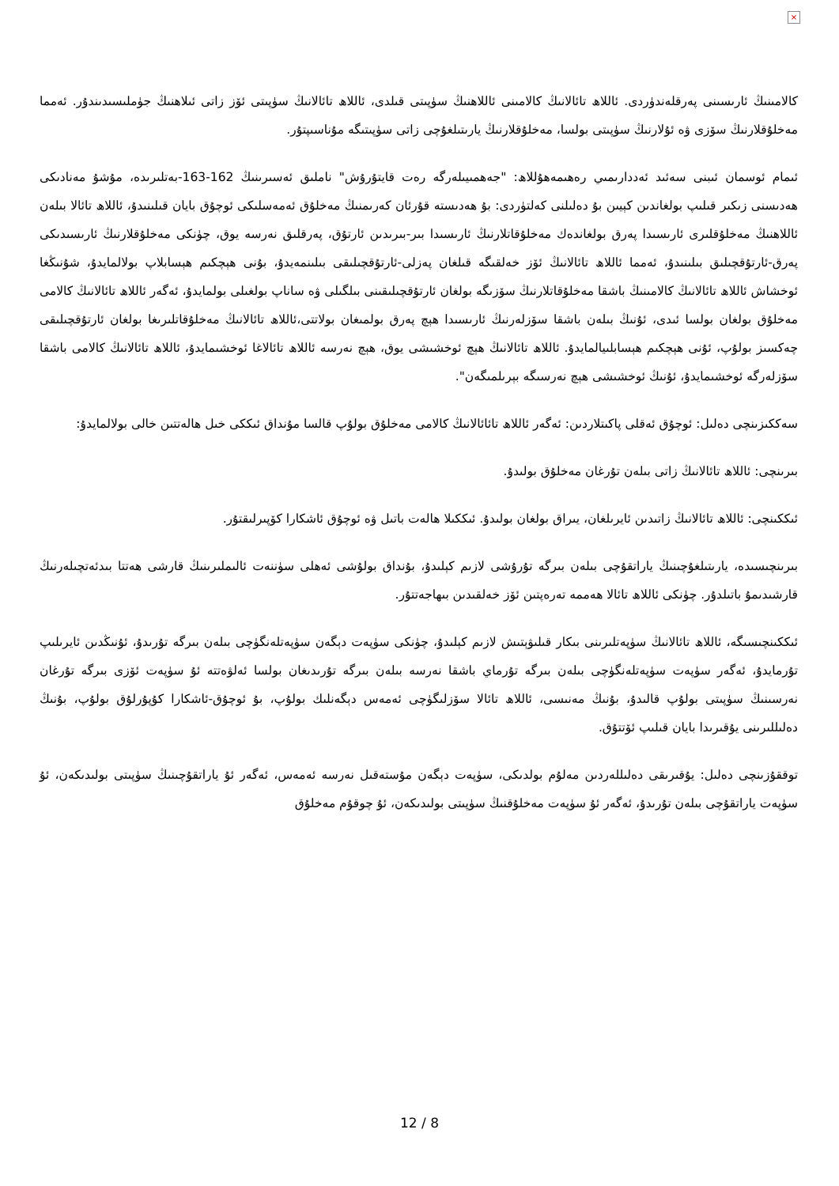×
كالامىنىڭ ئارىسىنى پەرقلەندۈردى. ئاللاھ تائالانىڭ كالامىنى ئاللاھنىڭ سۈپىتى قىلدى، ئاللاھ تائالانىڭ سۈپىتى ئۆز زاتى ئىلاھنىڭ جۈملىسىدىندۇر. ئەمما مەخلۇقلارنىڭ سۆزى ۋە ئۇلارنىڭ سۈپىتى بولسا، مەخلۇقلارنىڭ يارىتىلغۇچى زاتى سۈپىتىگە مۇناسىپتۇر.
ئىمام ئوسمان ئىبنى سەئىد ئەددارىمىي رەھىمەھۇللاھ: "جەھمىيىلەرگە رەت قايتۇرۇش" ناملىق ئەسىرىنىڭ 162-163-بەتلىرىدە، مۇشۇ مەنادىكى ھەدىسنى زىكىر قىلىپ بولغاندىن كېيىن بۇ دەلىلنى كەلتۈردى: بۇ ھەدىستە قۇرئان كەرىمنىڭ مەخلۇق ئەمەسلىكى ئوچۇق بايان قىلىنىدۇ، ئاللاھ تائالا بىلەن ئاللاھنىڭ مەخلۇقلىرى ئارىسىدا پەرق بولغاندەك مەخلۇقاتلارنىڭ ئارىسىدا بىر-بىرىدىن ئارتۇق، پەرقلىق نەرسە يوق، چۈنكى مەخلۇقلارنىڭ ئارىسىدىكى پەرق-ئارتۇقچىلىق بىلىنىدۇ، ئەمما ئاللاھ تائالانىڭ ئۆز خەلقىگە قىلغان پەزلى-ئارتۇقچىلىقى بىلىنمەيدۇ، بۇنى ھېچكىم ھېسابلاپ بولالمايدۇ، شۇنىڭغا ئوخشاش ئاللاھ تائالانىڭ كالامىنىڭ باشقا مەخلۇقاتلارنىڭ سۆزىگە بولغان ئارتۇقچىلىقىنى بىلگىلى ۋە ساناپ بولغىلى بولمايدۇ، ئەگەر ئاللاھ تائالانىڭ كالامى مەخلۇق بولغان بولسا ئىدى، ئۇنىڭ بىلەن باشقا سۆزلەرنىڭ ئارىسىدا ھېچ پەرق بولمىغان بولاتتى،ئاللاھ تائالانىڭ مەخلۇقاتلىرىغا بولغان ئارتۇقچىلىقى چەكسىز بولۇپ، ئۇنى ھېچكىم ھېسابلىيالمايدۇ. ئاللاھ تائالانىڭ ھېچ ئوخشىشى يوق، ھېچ نەرسە ئاللاھ تائالاغا ئوخشىمايدۇ، ئاللاھ تائالانىڭ كالامى باشقا سۆزلەرگە ئوخشىمايدۇ، ئۇنىڭ ئوخشىشى ھېچ نەرسىگە بېرىلمىگەن".
سەككىزىنچى دەلىل: ئوچۇق ئەقلى پاكىتلاردىن: ئەگەر ئاللاھ تائائالانىڭ كالامى مەخلۇق بولۇپ قالسا مۇنداق ئىككى خىل ھالەتتىن خالى بولالمايدۇ:
بىرىنچى: ئاللاھ تائالانىڭ زاتى بىلەن تۇرغان مەخلۇق بولىدۇ.
ئىككىنچى: ئاللاھ تائالانىڭ زاتىدىن ئايرىلغان، يىراق بولغان بولىدۇ. ئىككىلا ھالەت باتىل ۋە ئوچۇق ئاشكارا كۆپىرلىقتۇر.
بىرىنچىسىدە، يارىتىلغۇچىنىڭ ياراتقۇچى بىلەن بىرگە تۇرۇشى لازىم كېلىدۇ، بۇنداق بولۇشى ئەھلى سۈننەت ئالىملىرىنىڭ قارشى ھەتتا بىدئەتچىلەرنىڭ قارشىدىمۇ باتىلدۇر. چۈنكى ئاللاھ تائالا ھەممە تەرەپتىن ئۆز خەلقىدىن بىھاجەتتۇر.
ئىككىنچىسىگە، ئاللاھ تائالانىڭ سۈپەتلىرىنى بىكار قىلىۋېتىش لازىم كېلىدۇ، چۈنكى سۈپەت دېگەن سۈپەتلەنگۈچى بىلەن بىرگە تۇرىدۇ، ئۇنىڭدىن ئايرىلىپ تۇرمايدۇ، ئەگەر سۈپەت سۈپەتلەنگۈچى بىلەن بىرگە تۇرماي باشقا نەرسە بىلەن بىرگە تۇرىدىغان بولسا ئەلۋەتتە ئۇ سۈپەت ئۆزى بىرگە تۇرغان نەرسىنىڭ سۈپىتى بولۇپ قالىدۇ، بۇنىڭ مەنىسى، ئاللاھ تائالا سۆزلىگۈچى ئەمەس دېگەنلىك بولۇپ، بۇ ئوچۇق-ئاشكارا كۇپۇرلۇق بولۇپ، بۇنىڭ دەلىللىرىنى يۇقىرىدا بايان قىلىپ ئۆتتۇق.
توققۇزىنچى دەلىل: يۇقىرىقى دەلىللەردىن مەلۇم بولدىكى، سۈپەت دېگەن مۇستەقىل نەرسە ئەمەس، ئەگەر ئۇ ياراتقۇچىنىڭ سۈپىتى بولىدىكەن، ئۇ سۈپەت ياراتقۇچى بىلەن تۇرىدۇ، ئەگەر ئۇ سۈپەت مەخلۇقنىڭ سۈپىتى بولىدىكەن، ئۇ چوقۇم مەخلۇق
12 / 8